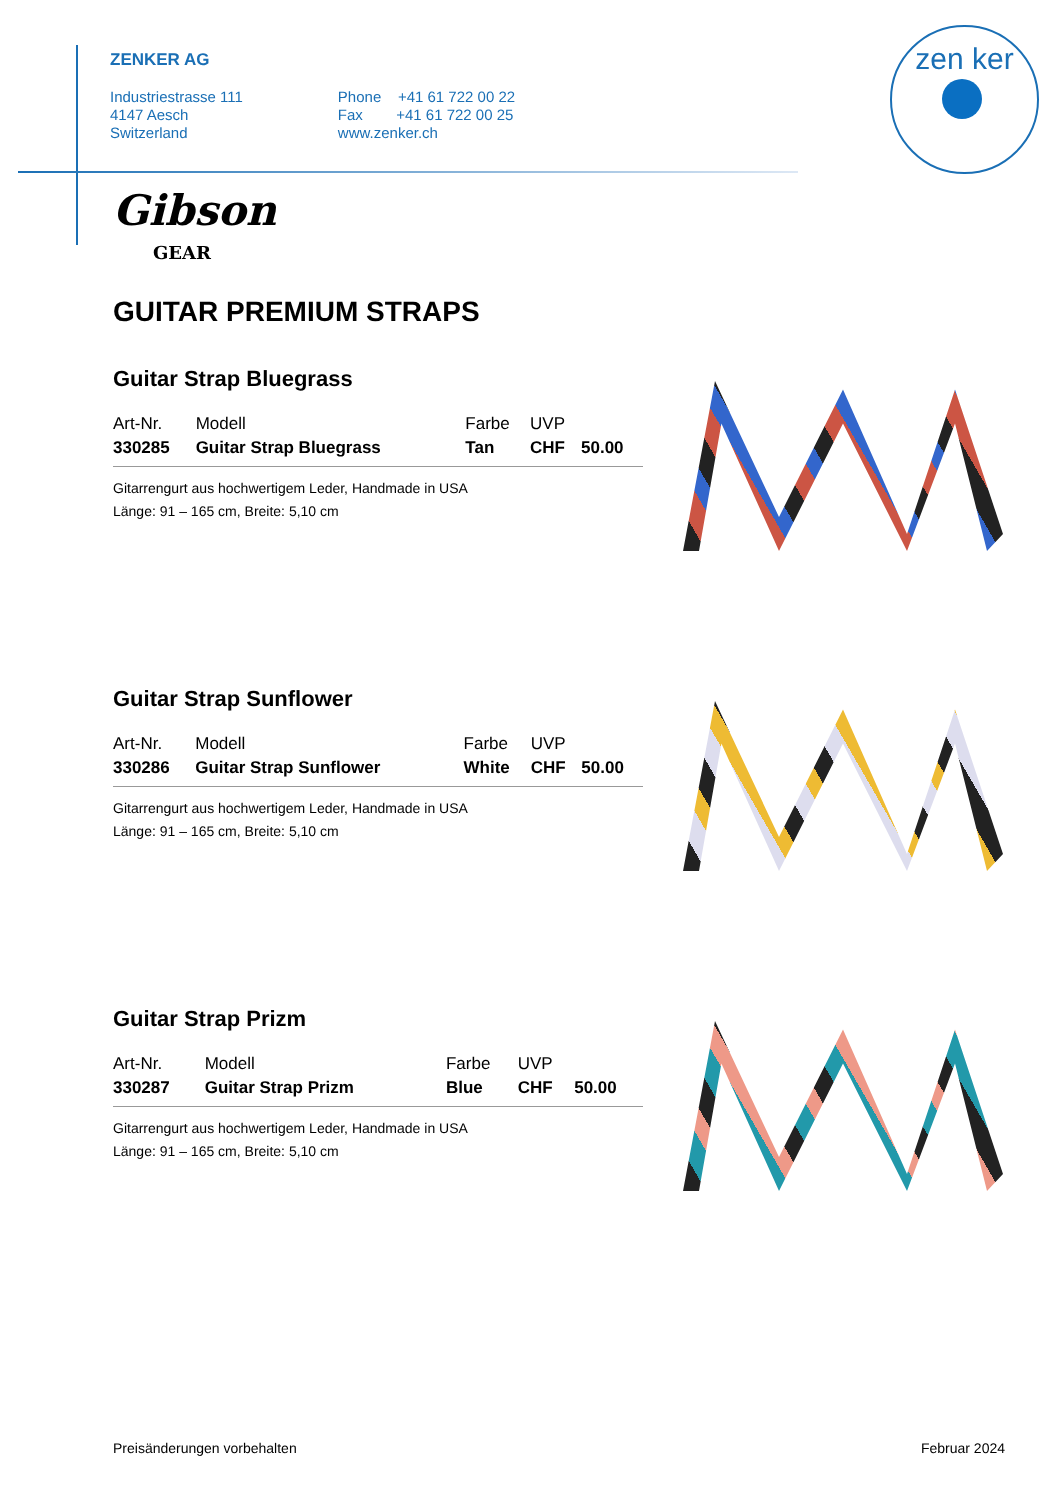ZENKER AG
Industriestrasse 111
4147 Aesch
Switzerland
Phone +41 61 722 00 22
Fax +41 61 722 00 25
www.zenker.ch
zen ker
Gibson
GEAR
GUITAR PREMIUM STRAPS
Guitar Strap Bluegrass
| Art-Nr. | Modell | Farbe | UVP | |
| --- | --- | --- | --- | --- |
| 330285 | Guitar Strap Bluegrass | Tan | CHF | 50.00 |
Gitarrengurt aus hochwertigem Leder, Handmade in USA
Länge: 91 – 165 cm, Breite: 5,10 cm
Guitar Strap Sunflower
| Art-Nr. | Modell | Farbe | UVP | |
| --- | --- | --- | --- | --- |
| 330286 | Guitar Strap Sunflower | White | CHF | 50.00 |
Gitarrengurt aus hochwertigem Leder, Handmade in USA
Länge: 91 – 165 cm, Breite: 5,10 cm
Guitar Strap Prizm
| Art-Nr. | Modell | Farbe | UVP | |
| --- | --- | --- | --- | --- |
| 330287 | Guitar Strap Prizm | Blue | CHF | 50.00 |
Gitarrengurt aus hochwertigem Leder, Handmade in USA
Länge: 91 – 165 cm, Breite: 5,10 cm
Preisänderungen vorbehalten Februar 2024